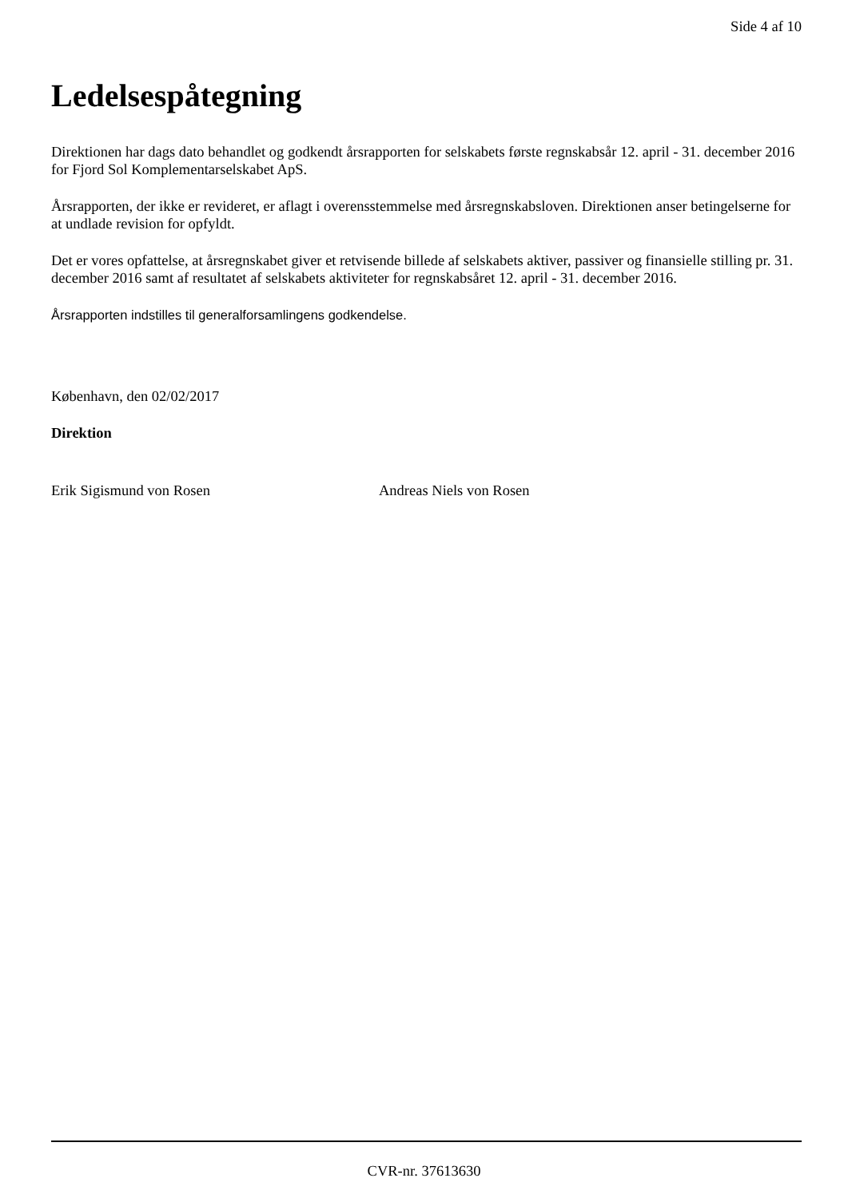Side 4 af 10
Ledelsespåtegning
Direktionen har dags dato behandlet og godkendt årsrapporten for selskabets første regnskabsår 12. april - 31. december 2016 for Fjord Sol Komplementarselskabet ApS.
Årsrapporten, der ikke er revideret, er aflagt i overensstemmelse med årsregnskabsloven. Direktionen anser betingelserne for at undlade revision for opfyldt.
Det er vores opfattelse, at årsregnskabet giver et retvisende billede af selskabets aktiver, passiver og finansielle stilling pr. 31. december 2016 samt af resultatet af selskabets aktiviteter for regnskabsåret 12. april - 31. december 2016.
Årsrapporten indstilles til generalforsamlingens godkendelse.
København, den 02/02/2017
Direktion
Erik Sigismund von Rosen Andreas Niels von Rosen
CVR-nr. 37613630